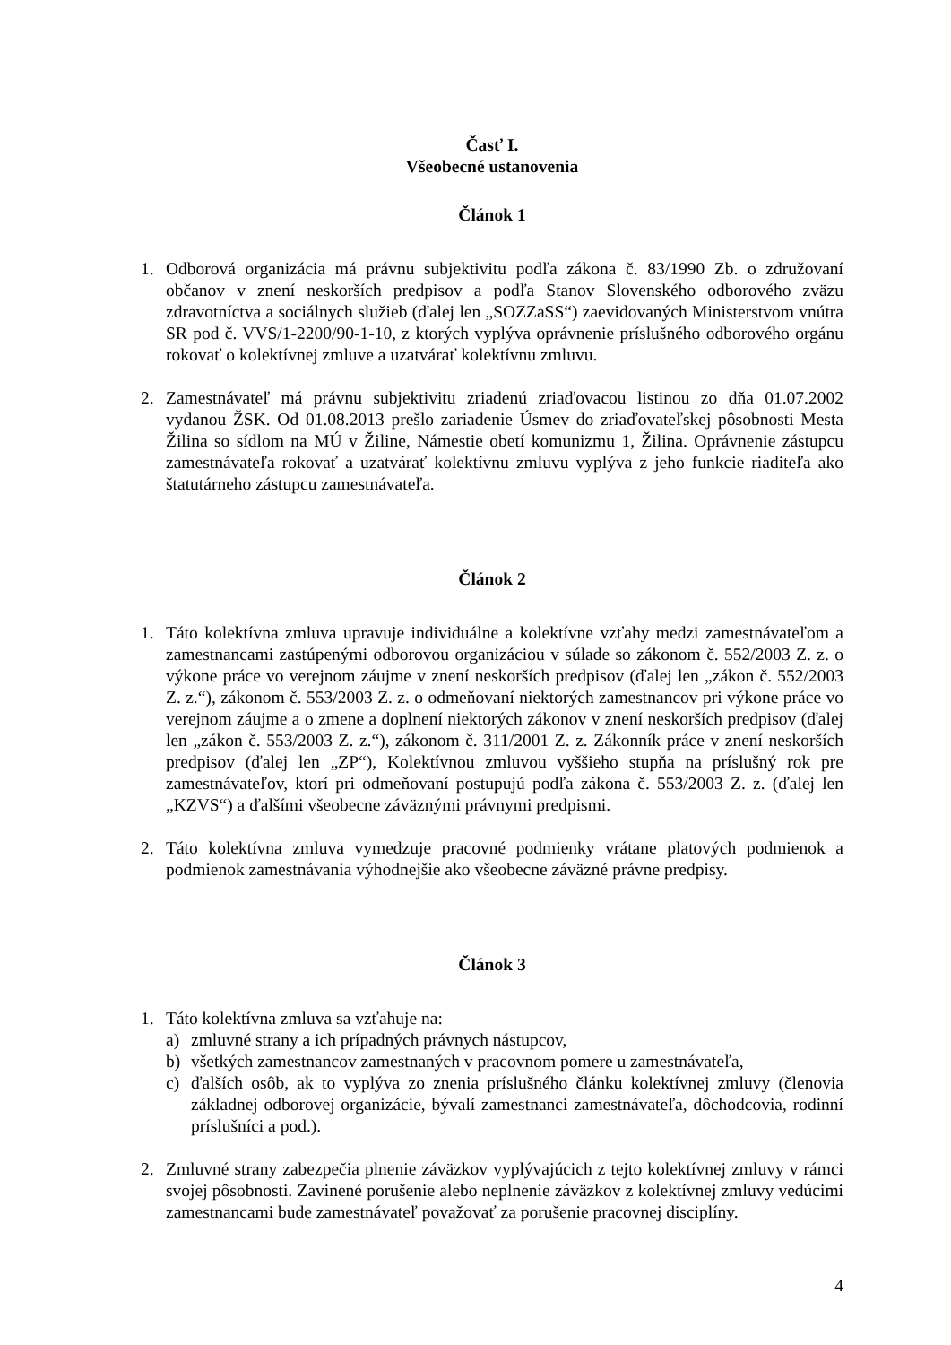Časť I.
Všeobecné ustanovenia
Článok 1
1. Odborová organizácia má právnu subjektivitu podľa zákona č. 83/1990 Zb. o združovaní občanov v znení neskorších predpisov a podľa Stanov Slovenského odborového zväzu zdravotníctva a sociálnych služieb (ďalej len „SOZZaSS“) zaevidovaných Ministerstvom vnútra SR pod č. VVS/1-2200/90-1-10, z ktorých vyplýva oprávnenie príslušného odborového orgánu rokovať o kolektívnej zmluve a uzatvárať kolektívnu zmluvu.
2. Zamestnávateľ má právnu subjektivitu zriadenú zriaďovacou listinou zo dňa 01.07.2002 vydanou ŽSK. Od 01.08.2013 prešlo zariadenie Úsmev do zriaďovateľskej pôsobnosti Mesta Žilina so sídlom na MÚ v Žiline, Námestie obetí komunizmu 1, Žilina. Oprávnenie zástupcu zamestnávateľa rokovať a uzatvárať kolektívnu zmluvu vyplýva z jeho funkcie riaditeľa ako štatutárneho zástupcu zamestnávateľa.
Článok 2
1. Táto kolektívna zmluva upravuje individuálne a kolektívne vzťahy medzi zamestnávateľom a zamestnancami zastúpenými odborovou organizáciou v súlade so zákonom č. 552/2003 Z. z. o výkone práce vo verejnom záujme v znení neskorších predpisov (ďalej len „zákon č. 552/2003 Z. z.“), zákonom č. 553/2003 Z. z. o odmeňovaní niektorých zamestnancov pri výkone práce vo verejnom záujme a o zmene a doplnení niektorých zákonov v znení neskorších predpisov (ďalej len „zákon č. 553/2003 Z. z.“), zákonom č. 311/2001 Z. z. Zákonník práce v znení neskorších predpisov (ďalej len „ZP“), Kolektívnou zmluvou vyššieho stupňa na príslušný rok pre zamestnávateľov, ktorí pri odmeňovaní postupujú podľa zákona č. 553/2003 Z. z. (ďalej len „KZVS“) a ďalšími všeobecne záväznými právnymi predpismi.
2. Táto kolektívna zmluva vymedzuje pracovné podmienky vrátane platových podmienok a podmienok zamestnávania výhodnejšie ako všeobecne záväzné právne predpisy.
Článok 3
1. Táto kolektívna zmluva sa vzťahuje na:
a) zmluvné strany a ich prípadných právnych nástupcov,
b) všetkých zamestnancov zamestnaných v pracovnom pomere u zamestnávateľa,
c) ďalších osôb, ak to vyplýva zo znenia príslušného článku kolektívnej zmluvy (členovia základnej odborovej organizácie, bývalí zamestnanci zamestnávateľa, dôchodcovia, rodinní príslušníci a pod.).
2. Zmluvné strany zabezpečia plnenie záväzkov vyplývajúcich z tejto kolektívnej zmluvy v rámci svojej pôsobnosti. Zavinené porušenie alebo neplnenie záväzkov z kolektívnej zmluvy vedúcimi zamestnancami bude zamestnávateľ považovať za porušenie pracovnej disciplíny.
4